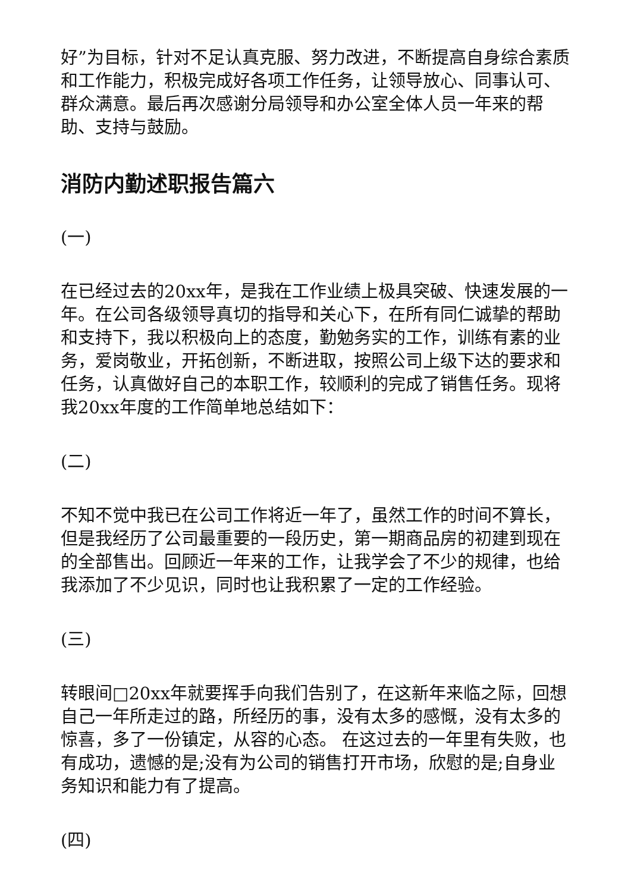好”为目标，针对不足认真克服、努力改进，不断提高自身综合素质和工作能力，积极完成好各项工作任务，让领导放心、同事认可、群众满意。最后再次感谢分局领导和办公室全体人员一年来的帮助、支持与鼓励。
消防内勤述职报告篇六
(一)
在已经过去的20xx年，是我在工作业绩上极具突破、快速发展的一年。在公司各级领导真切的指导和关心下，在所有同仁诚挚的帮助和支持下，我以积极向上的态度，勤勉务实的工作，训练有素的业务，爱岗敬业，开拓创新，不断进取，按照公司上级下达的要求和任务，认真做好自己的本职工作，较顺利的完成了销售任务。现将我20xx年度的工作简单地总结如下：
(二)
不知不觉中我已在公司工作将近一年了，虽然工作的时间不算长，但是我经历了公司最重要的一段历史，第一期商品房的初建到现在的全部售出。回顾近一年来的工作，让我学会了不少的规律，也给我添加了不少见识，同时也让我积累了一定的工作经验。
(三)
转眼间□20xx年就要挥手向我们告别了，在这新年来临之际，回想自己一年所走过的路，所经历的事，没有太多的感慨，没有太多的惊喜，多了一份镇定，从容的心态。 在这过去的一年里有失败，也有成功，遗憾的是;没有为公司的销售打开市场，欣慰的是;自身业务知识和能力有了提高。
(四)